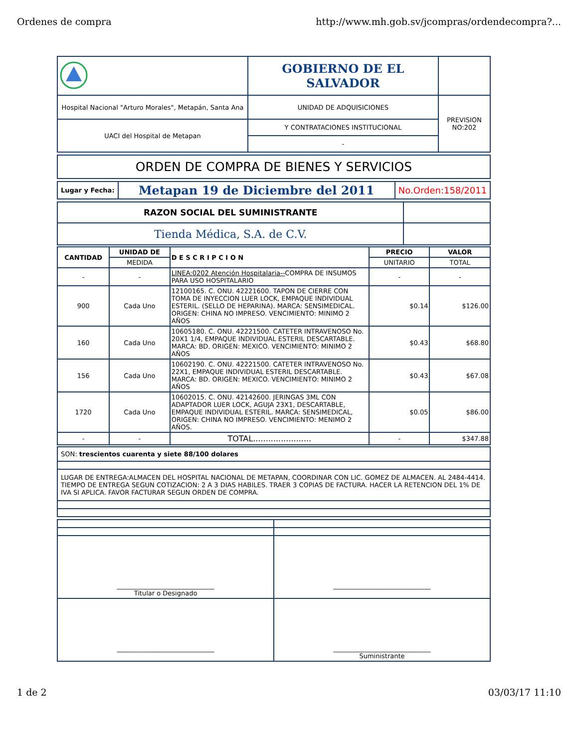Ordenes de compra http://www.mh.gob.sv/jcompras/ordendecompra?...
| | GOBIERNO DE EL SALVADOR | |
| Hospital Nacional "Arturo Morales", Metapán, Santa Ana | UNIDAD DE ADQUISICIONES | PREVISION NO:202 |
| UACI del Hospital de Metapan | Y CONTRATACIONES INSTITUCIONAL | |
| | - | |
| ORDEN DE COMPRA DE BIENES Y SERVICIOS |
| Lugar y Fecha: | Metapan 19 de Diciembre del 2011 | No.Orden:158/2011 |
| RAZON SOCIAL DEL SUMINISTRANTE | |
| Tienda Médica, S.A. de C.V. | |
| CANTIDAD | UNIDAD DE | D E S C R I P C I O N | PRECIO | VALOR |
| --- | --- | --- | --- | --- |
| | MEDIDA | | UNITARIO | TOTAL |
| - | - | LINEA:0202 Atención Hospitalaria-- COMPRA DE INSUMOS PARA USO HOSPITALARIO | - | - |
| 900 | Cada Uno | 12100165. C. ONU. 42221600. TAPON DE CIERRE CON TOMA DE INYECCION LUER LOCK, EMPAQUE INDIVIDUAL ESTERIL. (SELLO DE HEPARINA). MARCA: SENSIMEDICAL. ORIGEN: CHINA NO IMPRESO. VENCIMIENTO: MINIMO 2 AÑOS | $0.14 | $126.00 |
| 160 | Cada Uno | 10605180. C. ONU. 42221500. CATETER INTRAVENOSO No. 20X1 1/4, EMPAQUE INDIVIDUAL ESTERIL DESCARTABLE. MARCA: BD. ORIGEN: MEXICO. VENCIMIENTO: MINIMO 2 AÑOS | $0.43 | $68.80 |
| 156 | Cada Uno | 10602190. C. ONU. 42221500. CATETER INTRAVENOSO No. 22X1, EMPAQUE INDIVIDUAL ESTERIL DESCARTABLE. MARCA: BD. ORIGEN: MEXICO. VENCIMIENTO: MINIMO 2 AÑOS | $0.43 | $67.08 |
| 1720 | Cada Uno | 10602015. C. ONU. 42142600. JERINGAS 3ML CON ADAPTADOR LUER LOCK, AGUJA 23X1, DESCARTABLE, EMPAQUE INDIVIDUAL ESTERIL. MARCA: SENSIMEDICAL, ORIGEN: CHINA NO IMPRESO. VENCIMIENTO: MENIMO 2 AÑOS. | $0.05 | $86.00 |
| - | - | TOTAL....................... | - | $347.88 |
| SON: trescientos cuarenta y siete 88/100 dolares |
| LUGAR DE ENTREGA:ALMACEN DEL HOSPITAL NACIONAL DE METAPAN, COORDINAR CON LIC. GOMEZ DE ALMACEN. AL 2484-4414. TIEMPO DE ENTREGA SEGUN COTIZACION: 2 A 3 DIAS HABILES. TRAER 3 COPIAS DE FACTURA. HACER LA RETENCION DEL 1% DE IVA SI APLICA. FAVOR FACTURAR SEGUN ORDEN DE COMPRA. |
| ______________________________ Titular o Designado | ______________________________ |
| ______________________________ | ______________________________ Suministrante |
1 de 2 03/03/17 11:10